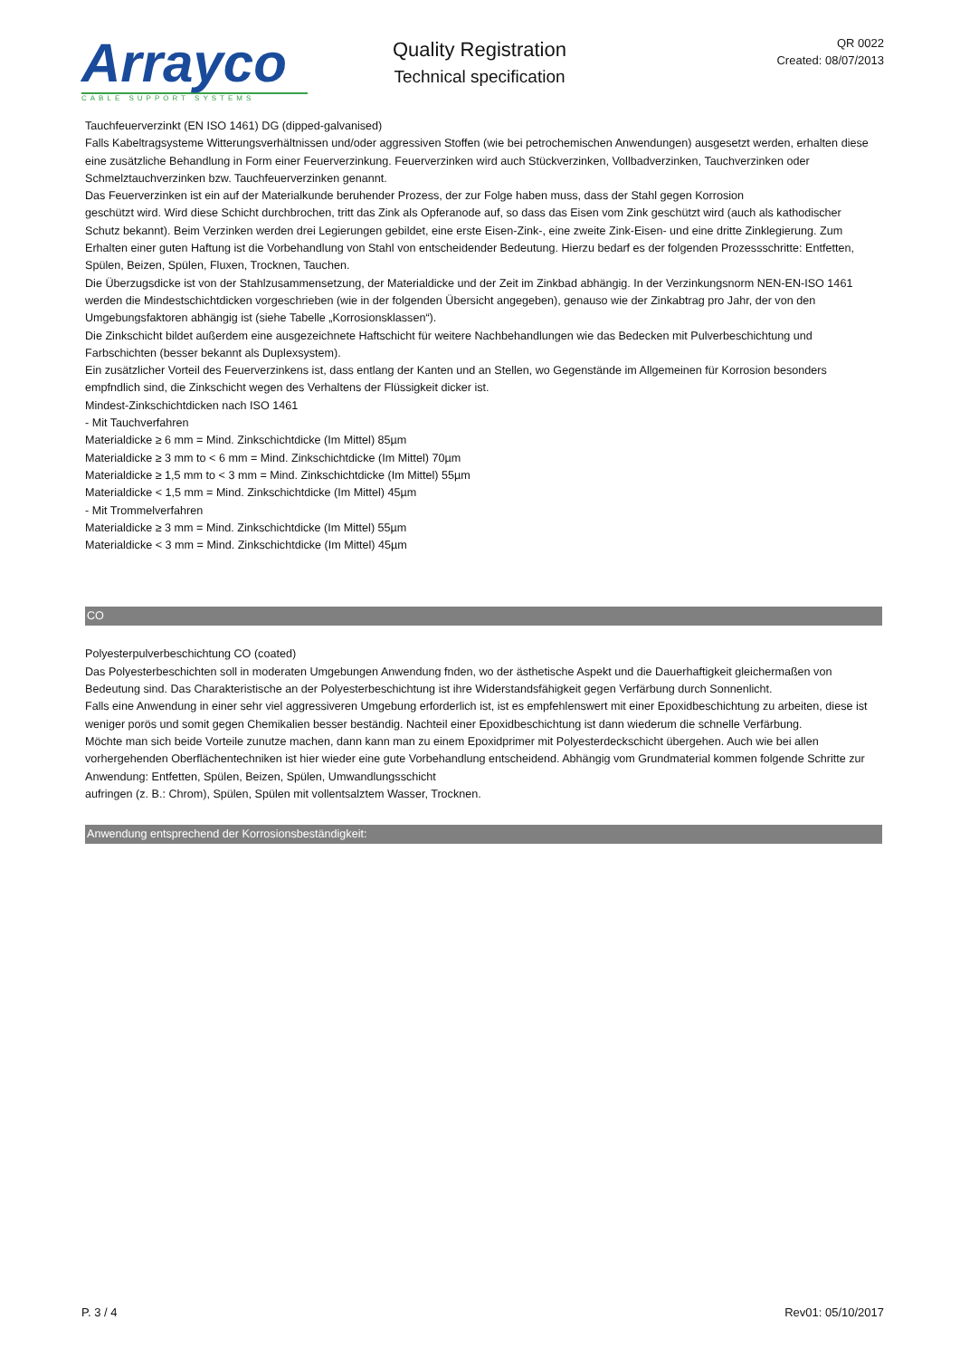Arrayco
CABLE SUPPORT SYSTEMS
Quality Registration
Technical specification
QR 0022
Created: 08/07/2013
Tauchfeuerverzinkt (EN ISO 1461) DG (dipped-galvanised)
Falls Kabeltragsysteme Witterungsverhältnissen und/oder aggressiven Stoffen (wie bei petrochemischen Anwendungen) ausgesetzt werden, erhalten diese eine zusätzliche Behandlung in Form einer Feuerverzinkung. Feuerverzinken wird auch Stückverzinken, Vollbadverzinken, Tauchverzinken oder Schmelztauchverzinken bzw. Tauchfeuerverzinken genannt.
Das Feuerverzinken ist ein auf der Materialkunde beruhender Prozess, der zur Folge haben muss, dass der Stahl gegen Korrosion
geschützt wird. Wird diese Schicht durchbrochen, tritt das Zink als Opferanode auf, so dass das Eisen vom Zink geschützt wird (auch als kathodischer Schutz bekannt). Beim Verzinken werden drei Legierungen gebildet, eine erste Eisen-Zink-, eine zweite Zink-Eisen- und eine dritte Zinklegierung. Zum Erhalten einer guten Haftung ist die Vorbehandlung von Stahl von entscheidender Bedeutung. Hierzu bedarf es der folgenden Prozessschritte: Entfetten, Spülen, Beizen, Spülen, Fluxen, Trocknen, Tauchen.
Die Überzugsdicke ist von der Stahlzusammensetzung, der Materialdicke und der Zeit im Zinkbad abhängig. In der Verzinkungsnorm NEN-EN-ISO 1461 werden die Mindestschichtdicken vorgeschrieben (wie in der folgenden Übersicht angegeben), genauso wie der Zinkabtrag pro Jahr, der von den Umgebungsfaktoren abhängig ist (siehe Tabelle „Korrosionsklassen“).
Die Zinkschicht bildet außerdem eine ausgezeichnete Haftschicht für weitere Nachbehandlungen wie das Bedecken mit Pulverbeschichtung und Farbschichten (besser bekannt als Duplexsystem).
Ein zusätzlicher Vorteil des Feuerverzinkens ist, dass entlang der Kanten und an Stellen, wo Gegenstände im Allgemeinen für Korrosion besonders empfndlich sind, die Zinkschicht wegen des Verhaltens der Flüssigkeit dicker ist.
Mindest-Zinkschichtdicken nach ISO 1461
- Mit Tauchverfahren
Materialdicke ≥ 6 mm = Mind. Zinkschichtdicke (Im Mittel) 85µm
Materialdicke ≥ 3 mm to < 6 mm = Mind. Zinkschichtdicke (Im Mittel) 70µm
Materialdicke ≥ 1,5 mm to < 3 mm = Mind. Zinkschichtdicke (Im Mittel) 55µm
Materialdicke < 1,5 mm = Mind. Zinkschichtdicke (Im Mittel) 45µm
- Mit Trommelverfahren
Materialdicke ≥ 3 mm = Mind. Zinkschichtdicke (Im Mittel) 55µm
Materialdicke < 3 mm = Mind. Zinkschichtdicke (Im Mittel) 45µm
CO
Polyesterpulverbeschichtung CO (coated)
Das Polyesterbeschichten soll in moderaten Umgebungen Anwendung fnden, wo der ästhetische Aspekt und die Dauerhaftigkeit gleichermaßen von Bedeutung sind. Das Charakteristische an der Polyesterbeschichtung ist ihre Widerstandsfähigkeit gegen Verfärbung durch Sonnenlicht.
Falls eine Anwendung in einer sehr viel aggressiveren Umgebung erforderlich ist, ist es empfehlenswert mit einer Epoxidbeschichtung zu arbeiten, diese ist weniger porös und somit gegen Chemikalien besser beständig. Nachteil einer Epoxidbeschichtung ist dann wiederum die schnelle Verfärbung.
Möchte man sich beide Vorteile zunutze machen, dann kann man zu einem Epoxidprimer mit Polyesterdeckschicht übergehen. Auch wie bei allen vorhergehenden Oberflächentechniken ist hier wieder eine gute Vorbehandlung entscheidend. Abhängig vom Grundmaterial kommen folgende Schritte zur Anwendung: Entfetten, Spülen, Beizen, Spülen, Umwandlungsschicht
aufringen (z. B.: Chrom), Spülen, Spülen mit vollentsalztem Wasser, Trocknen.
Anwendung entsprechend der Korrosionsbeständigkeit:
P. 3 / 4 Rev01: 05/10/2017